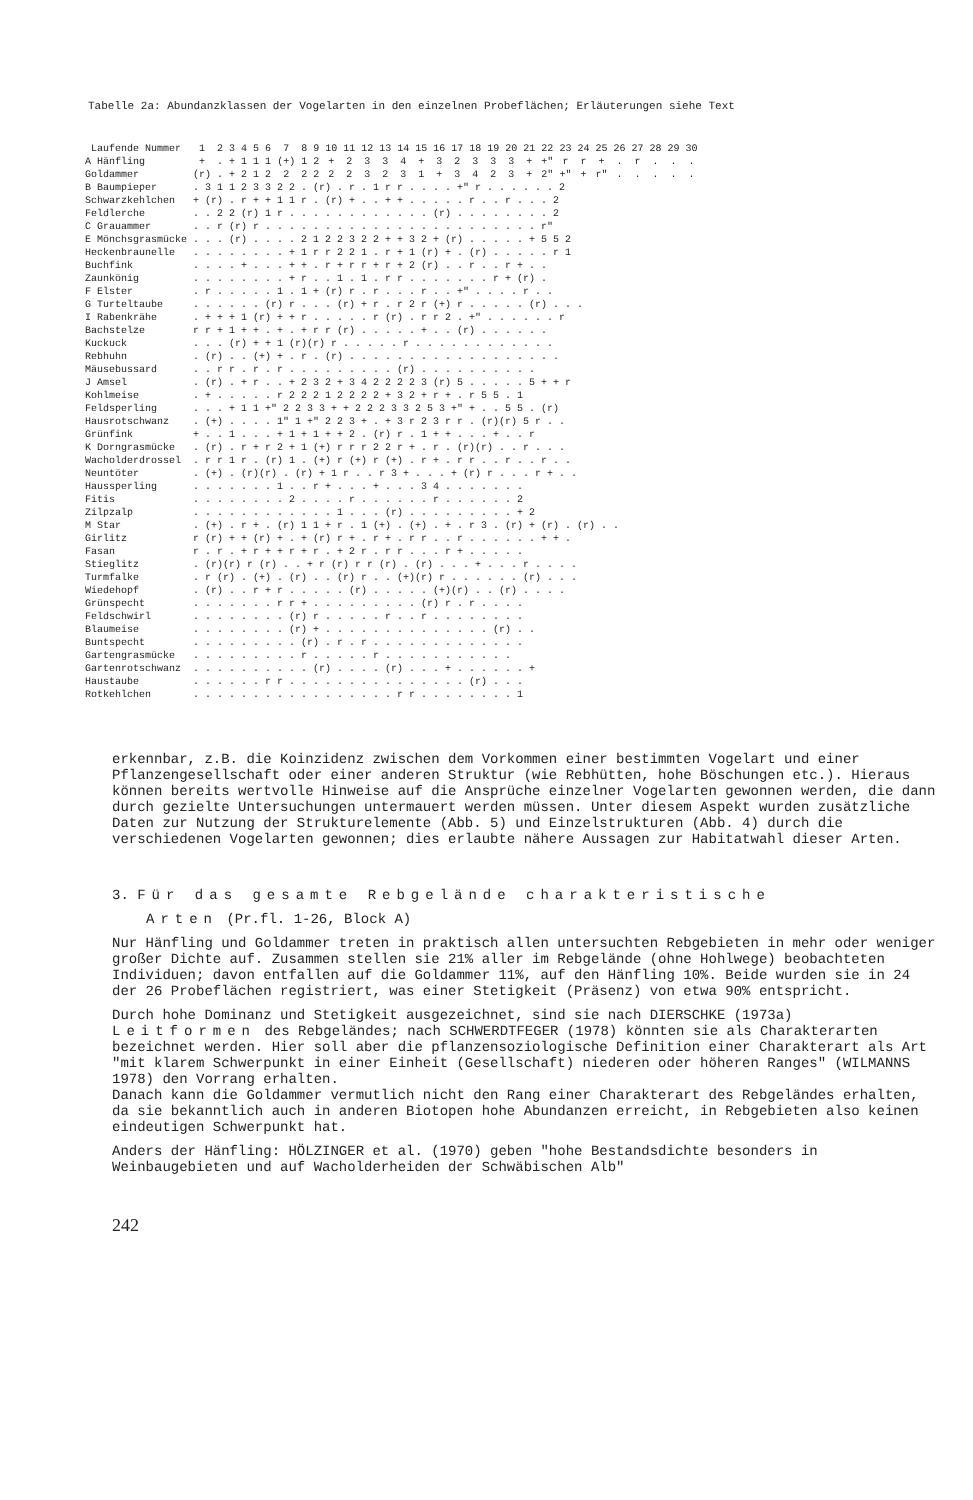Tabelle 2a: Abundanzklassen der Vogelarten in den einzelnen Probeflächen; Erläuterungen siehe Text
| Laufende Nummer | 1 | 2 | 3 | 4 | 5 | 6 | 7 | 8 | 9 | 10 | 11 | 12 | 13 | 14 | 15 | 16 | 17 | 18 | 19 | 20 | 21 | 22 | 23 | 24 | 25 | 26 | 27 | 28 | 29 | 30 |
| --- | --- | --- | --- | --- | --- | --- | --- | --- | --- | --- | --- | --- | --- | --- | --- | --- | --- | --- | --- | --- | --- | --- | --- | --- | --- | --- | --- | --- | --- | --- |
| A Hänfling | + | . | + | 1 | 1 | 1 | (+) | 1 | 2 | + | 2 | 3 | 3 | 4 | + | 3 | 2 | 3 | 3 | 3 | + | +" | r | r | + | . | r | . | . | . |
| Goldammer | (r) | . | + | 2 | 1 | 2 | 2 | 2 | 2 | 2 | 2 | 3 | 2 | 3 | 1 | + | 3 | 4 | 2 | 3 | + | 2" | +" | + | r" | . | . | . | . | . |
| B Baumpieper | . 3 1 1 2 3 3 2 2 . (r) . r . 1 r r . . . . +" r . . . . . . 2 | | | | | | | | | | | | | | | | | | | | | | | | | | | | | |
| Schwarzkehlchen | + (r) . r + + 1 1 r . (r) + . . + + . . . . . r . . r . . . 2 | | | | | | | | | | | | | | | | | | | | | | | | | | | | | |
| Feldlerche | . . 2 2 (r) 1 r . . . . . . . . . . . . (r) . . . . . . . . 2 | | | | | | | | | | | | | | | | | | | | | | | | | | | | | |
| C Grauammer | . . r (r) r . . . . . . . . . . . . . . . . . . . . . . . r" | | | | | | | | | | | | | | | | | | | | | | | | | | | | | |
| E Mönchsgrasmücke | . . . (r) . . . . 2 1 2 2 3 2 2 + + 3 2 + (r) . . . . . + 5 5 2 | | | | | | | | | | | | | | | | | | | | | | | | | | | | | |
| Heckenbraunelle | . . . . . . . . + 1 r r 2 2 1 . r + 1 (r) + . (r) . . . . . r 1 | | | | | | | | | | | | | | | | | | | | | | | | | | | | | |
| Buchfink | . . . . + . . . + + . r + r r + r + 2 (r) . . r . . r + . . | | | | | | | | | | | | | | | | | | | | | | | | | | | | | |
| Zaunkönig | . . . . . . . . + r . . 1 . 1 . r r . . . . . . . r + (r) . | | | | | | | | | | | | | | | | | | | | | | | | | | | | | |
| F Elster | . r . . . . . 1 . 1 + (r) r . r . . . r . . +" . . . . r . . | | | | | | | | | | | | | | | | | | | | | | | | | | | | | |
| G Turteltaube | . . . . . . (r) r . . . (r) + r . r 2 r (+) r . . . . . (r) . . . | | | | | | | | | | | | | | | | | | | | | | | | | | | | | |
| I Rabenkrähe | . + + + 1 (r) + + r . . . . . r (r) . r r 2 . +" . . . . . . r | | | | | | | | | | | | | | | | | | | | | | | | | | | | | |
| Bachstelze | r r + 1 + + . + . + r r (r) . . . . . + . . (r) . . . . . . | | | | | | | | | | | | | | | | | | | | | | | | | | | | | |
| Kuckuck | . . . (r) + + 1 (r)(r) r . . . . . r . . . . . . . . . . . . | | | | | | | | | | | | | | | | | | | | | | | | | | | | | |
| Rebhuhn | . (r) . . (+) + . r . (r) . . . . . . . . . . . . . . . . . . | | | | | | | | | | | | | | | | | | | | | | | | | | | | | |
| Mäusebussard | . . r r . r . r . . . . . . . . . (r) . . . . . . . . . . | | | | | | | | | | | | | | | | | | | | | | | | | | | | | |
| J Amsel | . (r) . + r . . + 2 3 2 + 3 4 2 2 2 2 3 (r) 5 . . . . . 5 + + r | | | | | | | | | | | | | | | | | | | | | | | | | | | | | |
| Kohlmeise | . + . . . . . r 2 2 2 1 2 2 2 2 + 3 2 + r + . r 5 5 . 1 | | | | | | | | | | | | | | | | | | | | | | | | | | | | | |
| Feldsperling | . . . + 1 1 +" 2 2 3 3 + + 2 2 2 3 3 2 5 3 +" + . . 5 5 . (r) | | | | | | | | | | | | | | | | | | | | | | | | | | | | | |
| Hausrotschwanz | . (+) . . . . 1" 1 +" 2 2 3 + . + 3 r 2 3 r r . (r)(r) 5 r . . | | | | | | | | | | | | | | | | | | | | | | | | | | | | | |
| Grünfink | + . . 1 . . . + 1 + 1 + + 2 . (r) r . 1 + + . . . + . . r | | | | | | | | | | | | | | | | | | | | | | | | | | | | | |
| K Dorngrasmücke | . (r) . r + r 2 + 1 (+) r r r 2 2 r + . r . (r)(r) . . r . . . | | | | | | | | | | | | | | | | | | | | | | | | | | | | | |
| Wacholderdrossel | . r r 1 r . (r) 1 . (+) r (+) r (+) . r + . r r . . r . . r . . | | | | | | | | | | | | | | | | | | | | | | | | | | | | | |
| Neuntöter | . (+) . (r)(r) . (r) + 1 r . . r 3 + . . . + (r) r . . . r + . . | | | | | | | | | | | | | | | | | | | | | | | | | | | | | |
| Haussperling | . . . . . . . 1 . . r + . . . + . . . 3 4 . . . . . . . | | | | | | | | | | | | | | | | | | | | | | | | | | | | | |
| Fitis | . . . . . . . . 2 . . . . r . . . . . . r . . . . . . 2 | | | | | | | | | | | | | | | | | | | | | | | | | | | | | |
| Zilpzalp | . . . . . . . . . . . . 1 . . . (r) . . . . . . . . . + 2 | | | | | | | | | | | | | | | | | | | | | | | | | | | | | |
| M Star | . (+) . r + . (r) 1 1 + r . 1 (+) . (+) . + . r 3 . (r) + (r) . (r) . . | | | | | | | | | | | | | | | | | | | | | | | | | | | | | |
| Girlitz | r (r) + + (r) + . + (r) r + . r + . r r . . r . . . . . . + + . | | | | | | | | | | | | | | | | | | | | | | | | | | | | | |
| Fasan | r . r . + r + + r + r . + 2 r . r r . . . r + . . . . . | | | | | | | | | | | | | | | | | | | | | | | | | | | | | |
| Stieglitz | . (r)(r) r (r) . . + r (r) r r (r) . (r) . . . + . . . r . . . . | | | | | | | | | | | | | | | | | | | | | | | | | | | | | |
| Turmfalke | . r (r) . (+) . (r) . . (r) r . . (+)(r) r . . . . . . (r) . . . | | | | | | | | | | | | | | | | | | | | | | | | | | | | | |
| Wiedehopf | . (r) . . r + r . . . . . (r) . . . . . (+)(r) . . (r) . . . . | | | | | | | | | | | | | | | | | | | | | | | | | | | | | |
| Grünspecht | . . . . . . . r r + . . . . . . . . . (r) r . r . . . . | | | | | | | | | | | | | | | | | | | | | | | | | | | | | |
| Feldschwirl | . . . . . . . . (r) r . . . . . r . . r . . . . . . . . | | | | | | | | | | | | | | | | | | | | | | | | | | | | | |
| Blaumeise | . . . . . . . . (r) + . . . . . . . . . . . . . . (r) . . | | | | | | | | | | | | | | | | | | | | | | | | | | | | | |
| Buntspecht | . . . . . . . . . (r) . r . r . . . . . . . . . . . . . | | | | | | | | | | | | | | | | | | | | | | | | | | | | | |
| Gartengrasmücke | . . . . . . . . . r . . . . . r . . . . . . . . . . . | | | | | | | | | | | | | | | | | | | | | | | | | | | | | |
| Gartenrotschwanz | . . . . . . . . . . (r) . . . . (r) . . . + . . . . . . + | | | | | | | | | | | | | | | | | | | | | | | | | | | | | |
| Haustaube | . . . . . . r r . . . . . . . . . . . . . . . (r) . . . | | | | | | | | | | | | | | | | | | | | | | | | | | | | | |
| Rotkehlchen | . . . . . . . . . . . . . . . . . r r . . . . . . . . 1 | | | | | | | | | | | | | | | | | | | | | | | | | | | | | |
erkennbar, z.B. die Koinzidenz zwischen dem Vorkommen einer bestimmten Vogelart und einer Pflanzengesellschaft oder einer anderen Struktur (wie Rebhütten, hohe Böschungen etc.). Hieraus können bereits wertvolle Hinweise auf die Ansprüche einzelner Vogelarten gewonnen werden, die dann durch gezielte Untersuchungen untermauert werden müssen. Unter diesem Aspekt wurden zusätzliche Daten zur Nutzung der Strukturelemente (Abb. 5) und Einzelstrukturen (Abb. 4) durch die verschiedenen Vogelarten gewonnen; dies erlaubte nähere Aussagen zur Habitatwahl dieser Arten.
3. Für das gesamte Rebgelände charakteristische
Arten (Pr.fl. 1-26, Block A)
Nur Hänfling und Goldammer treten in praktisch allen untersuchten Rebgebieten in mehr oder weniger großer Dichte auf. Zusammen stellen sie 21% aller im Rebgelände (ohne Hohlwege) beobachteten Individuen; davon entfallen auf die Goldammer 11%, auf den Hänfling 10%. Beide wurden sie in 24 der 26 Probeflächen registriert, was einer Stetigkeit (Präsenz) von etwa 90% entspricht.
Durch hohe Dominanz und Stetigkeit ausgezeichnet, sind sie nach DIERSCHKE (1973a) Leitformen des Rebgeländes; nach SCHWERDTFEGER (1978) könnten sie als Charakterarten bezeichnet werden. Hier soll aber die pflanzensoziologische Definition einer Charakterart als Art "mit klarem Schwerpunkt in einer Einheit (Gesellschaft) niederen oder höheren Ranges" (WILMANNS 1978) den Vorrang erhalten.
Danach kann die Goldammer vermutlich nicht den Rang einer Charakterart des Rebgeländes erhalten, da sie bekanntlich auch in anderen Biotopen hohe Abundanzen erreicht, in Rebgebieten also keinen eindeutigen Schwerpunkt hat.
Anders der Hänfling: HÖLZINGER et al. (1970) geben "hohe Bestandsdichte besonders in Weinbaugebieten und auf Wacholderheiden der Schwäbischen Alb"
242